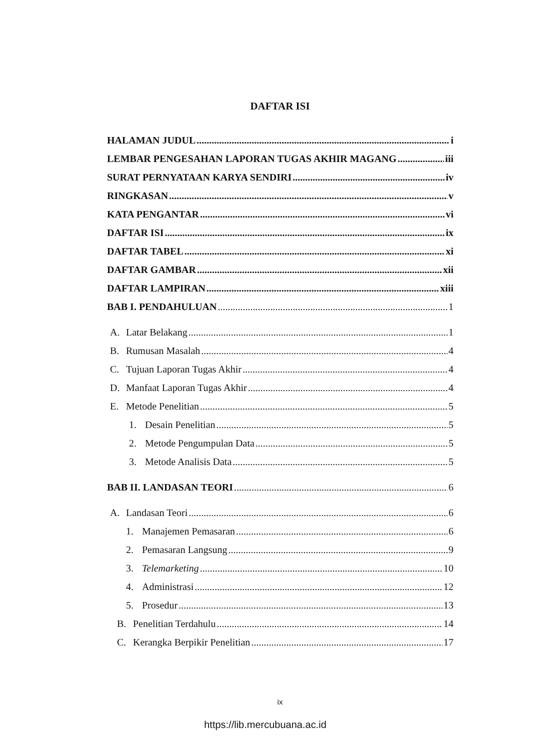DAFTAR ISI
HALAMAN JUDUL i
LEMBAR PENGESAHAN LAPORAN TUGAS AKHIR MAGANG iii
SURAT PERNYATAAN KARYA SENDIRI iv
RINGKASAN v
KATA PENGANTAR vi
DAFTAR ISI ix
DAFTAR TABEL xi
DAFTAR GAMBAR xii
DAFTAR LAMPIRAN xiii
BAB I. PENDAHULUAN 1
A. Latar Belakang 1
B. Rumusan Masalah 4
C. Tujuan Laporan Tugas Akhir 4
D. Manfaat Laporan Tugas Akhir 4
E. Metode Penelitian 5
1. Desain Penelitian 5
2. Metode Pengumpulan Data 5
3. Metode Analisis Data 5
BAB II. LANDASAN TEORI 6
A. Landasan Teori 6
1. Manajemen Pemasaran 6
2. Pemasaran Langsung 9
3. Telemarketing 10
4. Administrasi 12
5. Prosedur 13
B. Penelitian Terdahulu 14
C. Kerangka Berpikir Penelitian 17
ix
https://lib.mercubuana.ac.id